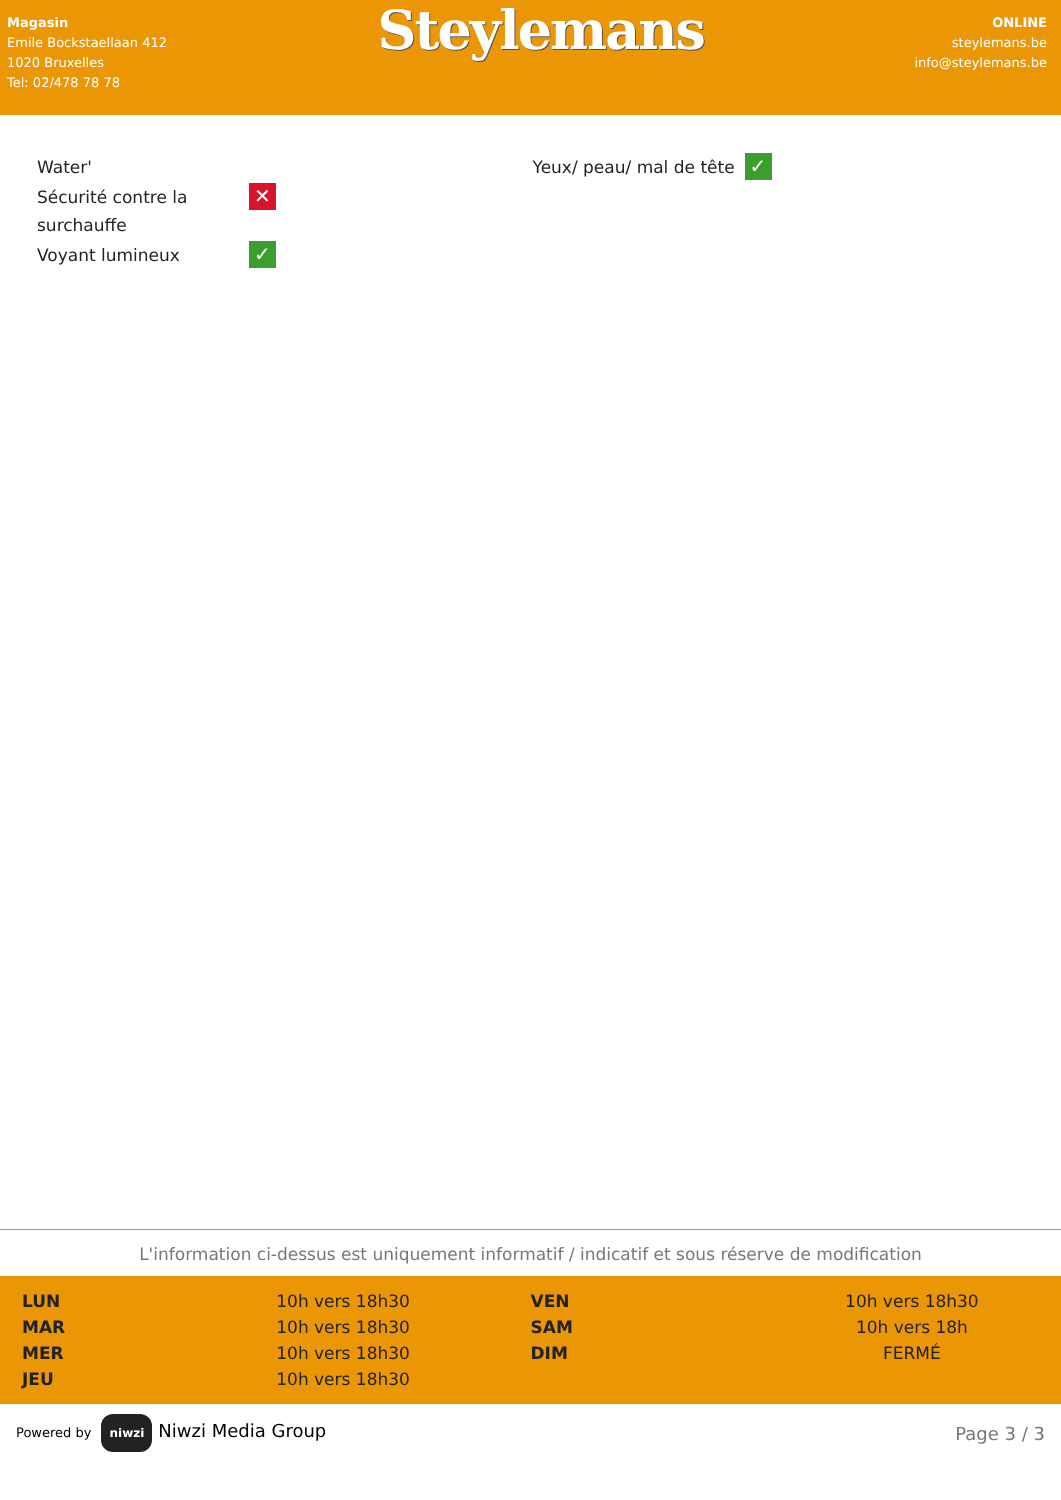Magasin
Emile Bockstaellaan 412
1020 Bruxelles
Tel: 02/478 78 78
Steylemans
ONLINE
steylemans.be
info@steylemans.be
| Water' | |
| Sécurité contre la surchauffe | ✕ |
| Voyant lumineux | ✓ |
| Yeux/ peau/ mal de tête | ✓ |
L'information ci-dessus est uniquement informatif / indicatif et sous réserve de modification
| LUN | 10h vers 18h30 | VEN | 10h vers 18h30 |
| MAR | 10h vers 18h30 | SAM | 10h vers 18h |
| MER | 10h vers 18h30 | DIM | FERMÉ |
| JEU | 10h vers 18h30 | | |
Powered by niwzi Niwzi Media Group
Page 3 / 3